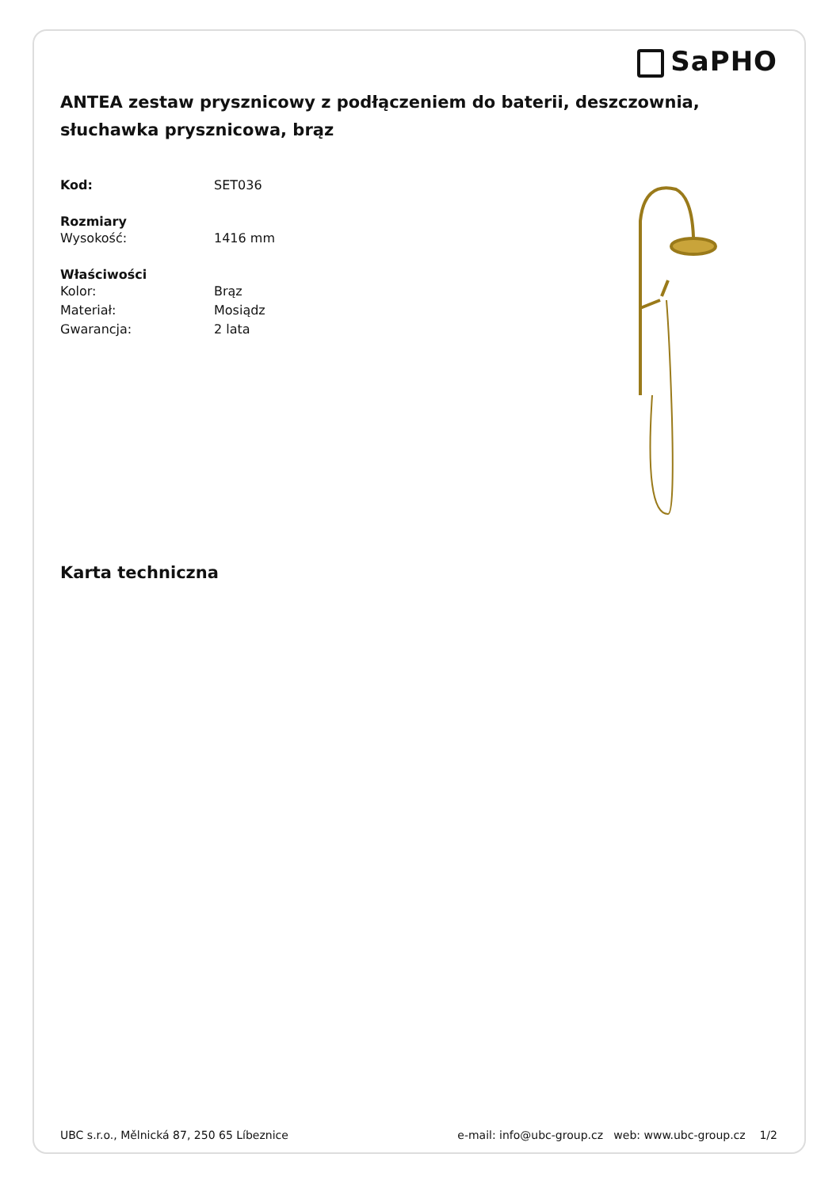SaPHO
ANTEA zestaw prysznicowy z podłączeniem do baterii, deszczownia, słuchawka prysznicowa, brąz
Kod: SET036
Rozmiary
Wysokość: 1416 mm
Właściwości
Kolor: Brąz
Materiał: Mosiądz
Gwarancja: 2 lata
Karta techniczna
UBC s.r.o., Mělnická 87, 250 65 Líbeznice
e-mail: info@ubc-group.cz web: www.ubc-group.cz 1/2